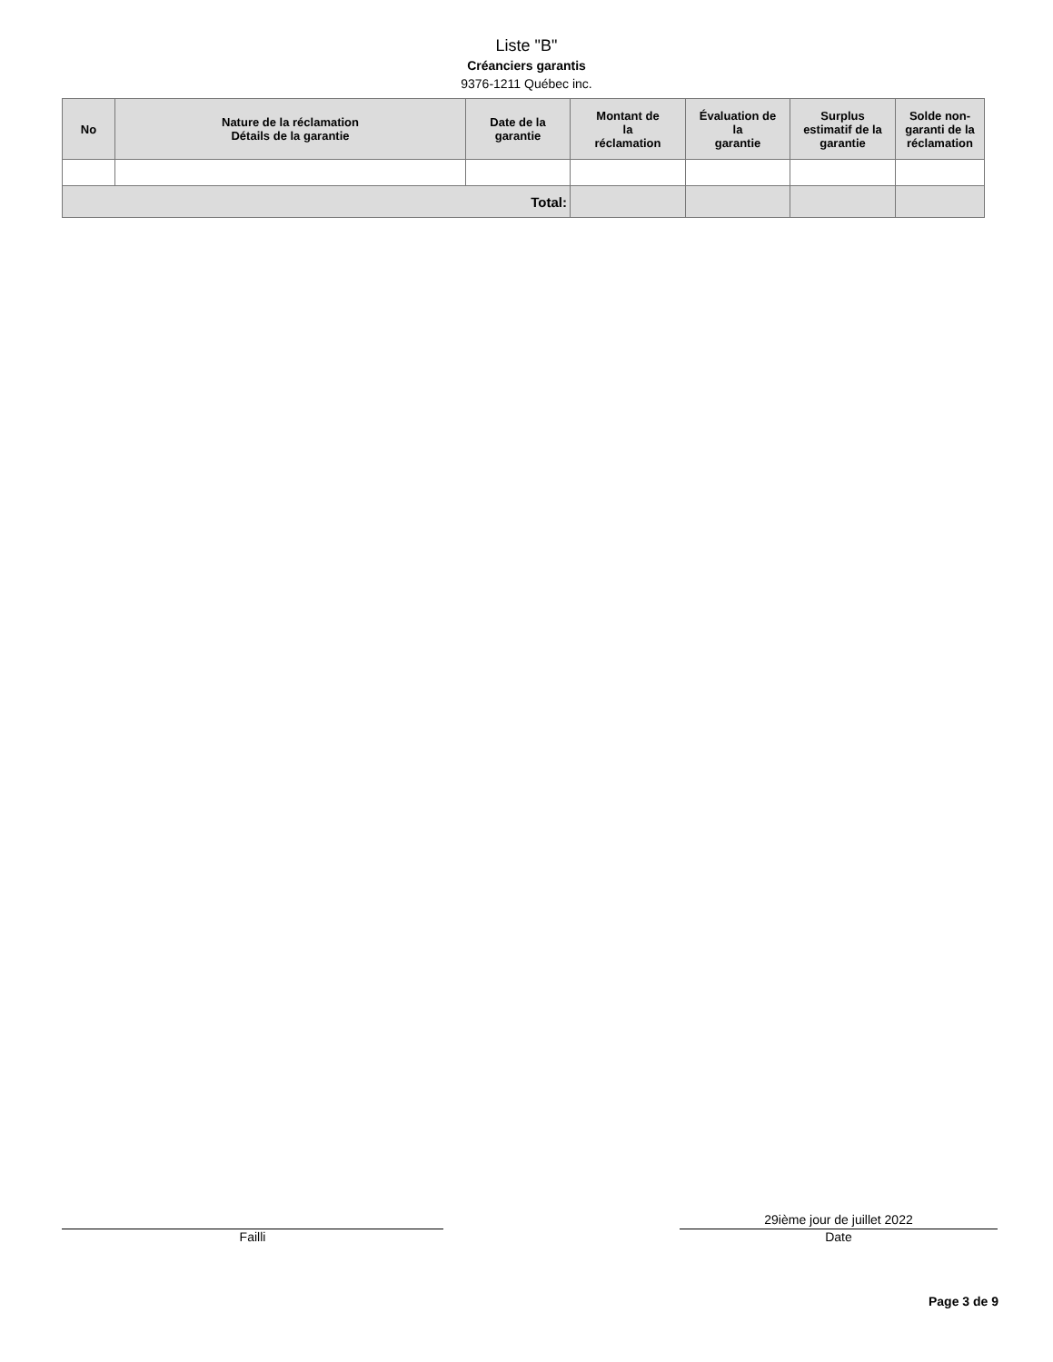Liste "B"
Créanciers garantis
9376-1211 Québec inc.
| No | Nature de la réclamation Détails de la garantie | Date de la garantie | Montant de la réclamation | Évaluation de la garantie | Surplus estimatif de la garantie | Solde non- garanti de la réclamation |
| --- | --- | --- | --- | --- | --- | --- |
| Total: | | | | | | |
Failli
29ième jour de juillet 2022
Date
Page 3 de 9